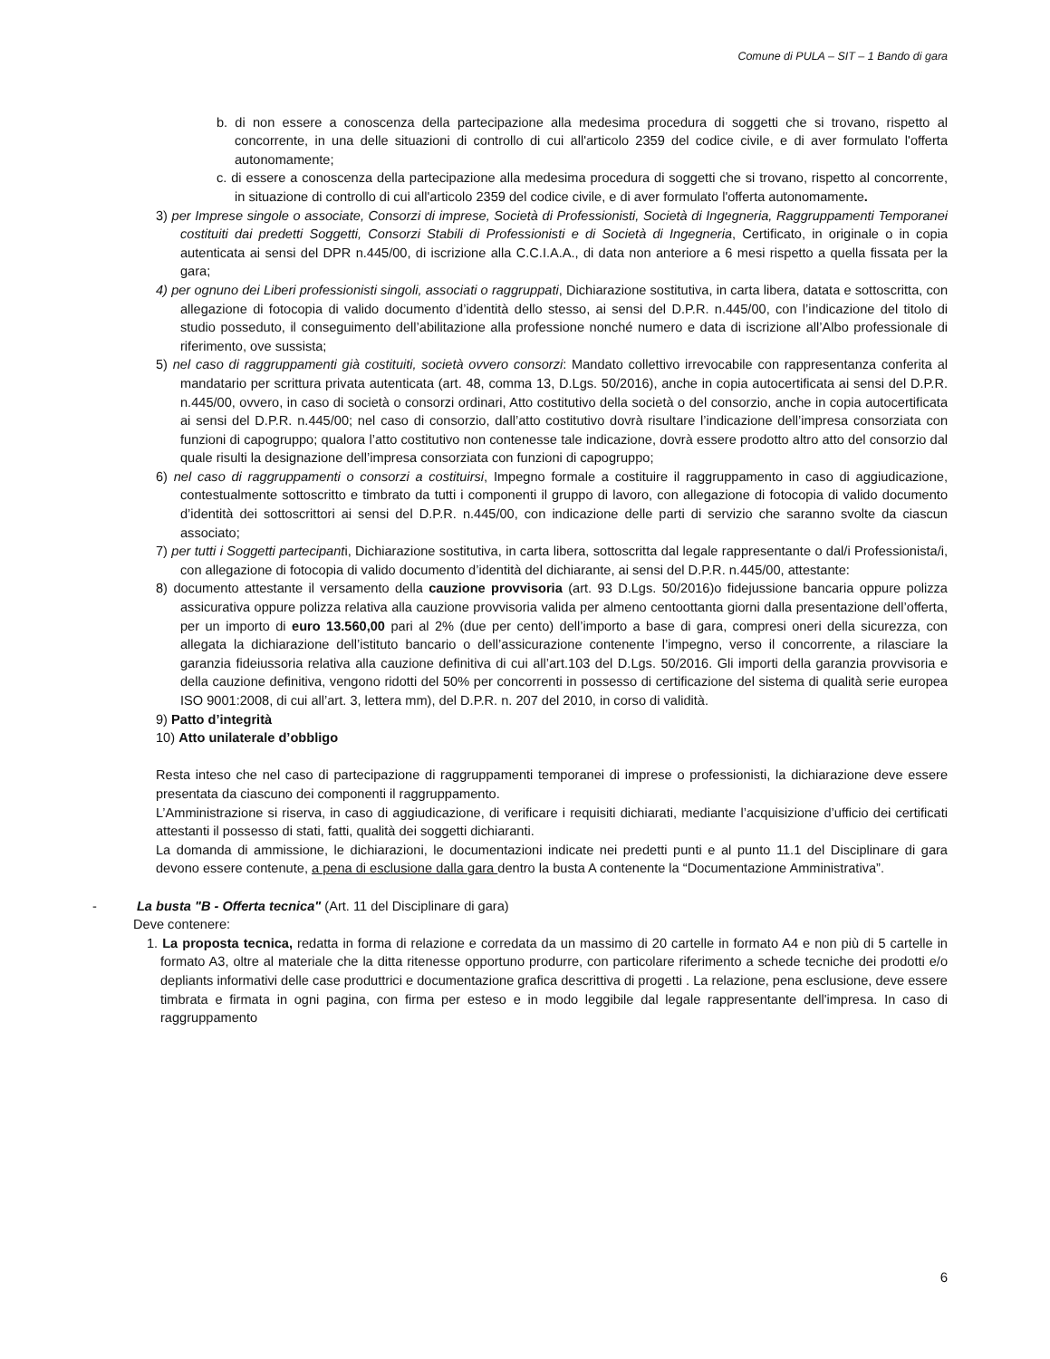Comune di PULA – SIT – 1 Bando di gara
b. di non essere a conoscenza della partecipazione alla medesima procedura di soggetti che si trovano, rispetto al concorrente, in una delle situazioni di controllo di cui all'articolo 2359 del codice civile, e di aver formulato l'offerta autonomamente;
c. di essere a conoscenza della partecipazione alla medesima procedura di soggetti che si trovano, rispetto al concorrente, in situazione di controllo di cui all'articolo 2359 del codice civile, e di aver formulato l'offerta autonomamente.
3) per Imprese singole o associate, Consorzi di imprese, Società di Professionisti, Società di Ingegneria, Raggruppamenti Temporanei costituiti dai predetti Soggetti, Consorzi Stabili di Professionisti e di Società di Ingegneria, Certificato, in originale o in copia autenticata ai sensi del DPR n.445/00, di iscrizione alla C.C.I.A.A., di data non anteriore a 6 mesi rispetto a quella fissata per la gara;
4) per ognuno dei Liberi professionisti singoli, associati o raggruppati, Dichiarazione sostitutiva, in carta libera, datata e sottoscritta, con allegazione di fotocopia di valido documento d’identità dello stesso, ai sensi del D.P.R. n.445/00, con l’indicazione del titolo di studio posseduto, il conseguimento dell’abilitazione alla professione nonché numero e data di iscrizione all’Albo professionale di riferimento, ove sussista;
5) nel caso di raggruppamenti già costituiti, società ovvero consorzi: Mandato collettivo irrevocabile con rappresentanza conferita al mandatario per scrittura privata autenticata (art. 48, comma 13, D.Lgs. 50/2016), anche in copia autocertificata ai sensi del D.P.R. n.445/00, ovvero, in caso di società o consorzi ordinari, Atto costitutivo della società o del consorzio, anche in copia autocertificata ai sensi del D.P.R. n.445/00; nel caso di consorzio, dall’atto costitutivo dovrà risultare l’indicazione dell’impresa consorziata con funzioni di capogruppo; qualora l’atto costitutivo non contenesse tale indicazione, dovrà essere prodotto altro atto del consorzio dal quale risulti la designazione dell’impresa consorziata con funzioni di capogruppo;
6) nel caso di raggruppamenti o consorzi a costituirsi, Impegno formale a costituire il raggruppamento in caso di aggiudicazione, contestualmente sottoscritto e timbrato da tutti i componenti il gruppo di lavoro, con allegazione di fotocopia di valido documento d’identità dei sottoscrittori ai sensi del D.P.R. n.445/00, con indicazione delle parti di servizio che saranno svolte da ciascun associato;
7) per tutti i Soggetti partecipanti, Dichiarazione sostitutiva, in carta libera, sottoscritta dal legale rappresentante o dal/i Professionista/i, con allegazione di fotocopia di valido documento d’identità del dichiarante, ai sensi del D.P.R. n.445/00, attestante:
8) documento attestante il versamento della cauzione provvisoria (art. 93 D.Lgs. 50/2016)o fidejussione bancaria oppure polizza assicurativa oppure polizza relativa alla cauzione provvisoria valida per almeno centoottanta giorni dalla presentazione dell’offerta, per un importo di euro 13.560,00 pari al 2% (due per cento) dell’importo a base di gara, compresi oneri della sicurezza, con allegata la dichiarazione dell’istituto bancario o dell’assicurazione contenente l’impegno, verso il concorrente, a rilasciare la garanzia fideiussoria relativa alla cauzione definitiva di cui all’art.103 del D.Lgs. 50/2016. Gli importi della garanzia provvisoria e della cauzione definitiva, vengono ridotti del 50% per concorrenti in possesso di certificazione del sistema di qualità serie europea ISO 9001:2008, di cui all’art. 3, lettera mm), del D.P.R. n. 207 del 2010, in corso di validità.
9) Patto d’integrità
10) Atto unilaterale d’obbligo
Resta inteso che nel caso di partecipazione di raggruppamenti temporanei di imprese o professionisti, la dichiarazione deve essere presentata da ciascuno dei componenti il raggruppamento.
L’Amministrazione si riserva, in caso di aggiudicazione, di verificare i requisiti dichiarati, mediante l’acquisizione d’ufficio dei certificati attestanti il possesso di stati, fatti, qualità dei soggetti dichiaranti.
La domanda di ammissione, le dichiarazioni, le documentazioni indicate nei predetti punti e al punto 11.1 del Disciplinare di gara devono essere contenute, a pena di esclusione dalla gara dentro la busta A contenente la “Documentazione Amministrativa”.
- La busta "B - Offerta tecnica" (Art. 11 del Disciplinare di gara)
Deve contenere:
1. La proposta tecnica, redatta in forma di relazione e corredata da un massimo di 20 cartelle in formato A4 e non più di 5 cartelle in formato A3, oltre al materiale che la ditta ritenesse opportuno produrre, con particolare riferimento a schede tecniche dei prodotti e/o depliants informativi delle case produttrici e documentazione grafica descrittiva di progetti . La relazione, pena esclusione, deve essere timbrata e firmata in ogni pagina, con firma per esteso e in modo leggibile dal legale rappresentante dell'impresa. In caso di raggruppamento
6